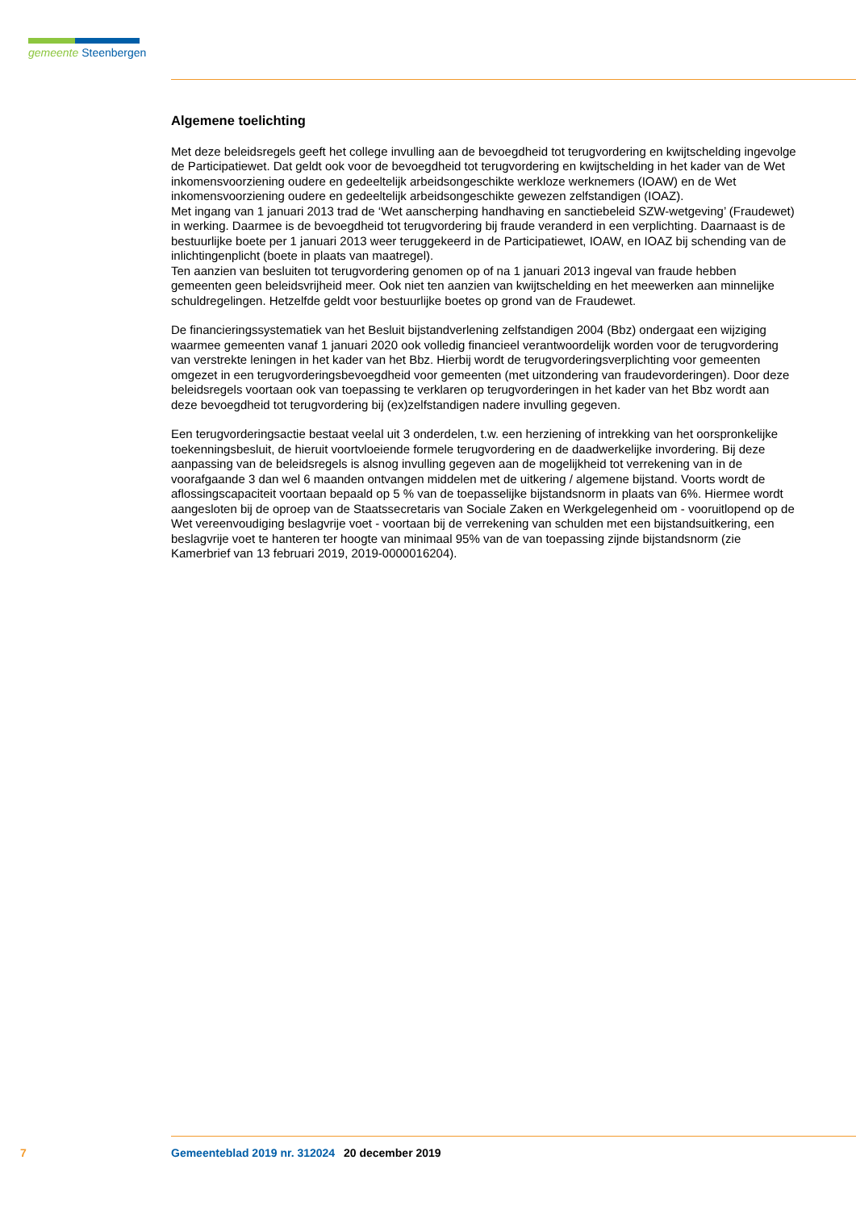gemeente Steenbergen
Algemene toelichting
Met deze beleidsregels geeft het college invulling aan de bevoegdheid tot terugvordering en kwijtschelding ingevolge de Participatiewet. Dat geldt ook voor de bevoegdheid tot terugvordering en kwijtschelding in het kader van de Wet inkomensvoorziening oudere en gedeeltelijk arbeidsongeschikte werkloze werknemers (IOAW) en de Wet inkomensvoorziening oudere en gedeeltelijk arbeidsongeschikte gewezen zelfstandigen (IOAZ).
Met ingang van 1 januari 2013 trad de ‘Wet aanscherping handhaving en sanctiebeleid SZW-wetgeving’ (Fraudewet) in werking. Daarmee is de bevoegdheid tot terugvordering bij fraude veranderd in een verplichting. Daarnaast is de bestuurlijke boete per 1 januari 2013 weer teruggekeerd in de Participatiewet, IOAW, en IOAZ bij schending van de inlichtingenplicht (boete in plaats van maatregel).
Ten aanzien van besluiten tot terugvordering genomen op of na 1 januari 2013 ingeval van fraude hebben gemeenten geen beleidsvrijheid meer. Ook niet ten aanzien van kwijtschelding en het meewerken aan minnelijke schuldregelingen. Hetzelfde geldt voor bestuurlijke boetes op grond van de Fraudewet.
De financieringssystematiek van het Besluit bijstandverlening zelfstandigen 2004 (Bbz) ondergaat een wijziging waarmee gemeenten vanaf 1 januari 2020 ook volledig financieel verantwoordelijk worden voor de terugvordering van verstrekte leningen in het kader van het Bbz. Hierbij wordt de terugvorderingsverplichting voor gemeenten omgezet in een terugvorderingsbevoegdheid voor gemeenten (met uitzondering van fraudevorderingen). Door deze beleidsregels voortaan ook van toepassing te verklaren op terugvorderingen in het kader van het Bbz wordt aan deze bevoegdheid tot terugvordering bij (ex)zelfstandigen nadere invulling gegeven.
Een terugvorderingsactie bestaat veelal uit 3 onderdelen, t.w. een herziening of intrekking van het oorspronkelijke toekenningsbesluit, de hieruit voortvloeiende formele terugvordering en de daadwerkelijke invordering. Bij deze aanpassing van de beleidsregels is alsnog invulling gegeven aan de mogelijkheid tot verrekening van in de voorafgaande 3 dan wel 6 maanden ontvangen middelen met de uitkering / algemene bijstand. Voorts wordt de aflossingscapaciteit voortaan bepaald op 5 % van de toepasselijke bijstandsnorm in plaats van 6%. Hiermee wordt aangesloten bij de oproep van de Staatssecretaris van Sociale Zaken en Werkgelegenheid om - vooruitlopend op de Wet vereenvoudiging beslagvrije voet - voortaan bij de verrekening van schulden met een bijstandsuitkering, een beslagvrije voet te hanteren ter hoogte van minimaal 95% van de van toepassing zijnde bijstandsnorm (zie Kamerbrief van 13 februari 2019, 2019-0000016204).
7 Gemeenteblad 2019 nr. 312024 20 december 2019